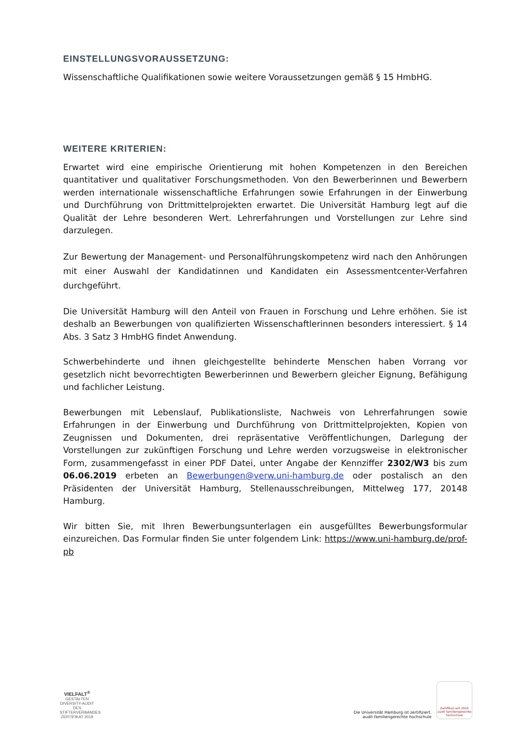EINSTELLUNGSVORAUSSETZUNG:
Wissenschaftliche Qualifikationen sowie weitere Voraussetzungen gemäß § 15 HmbHG.
WEITERE KRITERIEN:
Erwartet wird eine empirische Orientierung mit hohen Kompetenzen in den Bereichen quantitativer und qualitativer Forschungsmethoden. Von den Bewerberinnen und Bewerbern werden internationale wissenschaftliche Erfahrungen sowie Erfahrungen in der Einwerbung und Durchführung von Drittmittelprojekten erwartet. Die Universität Hamburg legt auf die Qualität der Lehre besonderen Wert. Lehrerfahrungen und Vorstellungen zur Lehre sind darzulegen.
Zur Bewertung der Management- und Personalführungskompetenz wird nach den Anhörungen mit einer Auswahl der Kandidatinnen und Kandidaten ein Assessmentcenter-Verfahren durchgeführt.
Die Universität Hamburg will den Anteil von Frauen in Forschung und Lehre erhöhen. Sie ist deshalb an Bewerbungen von qualifizierten Wissenschaftlerinnen besonders interessiert. § 14 Abs. 3 Satz 3 HmbHG findet Anwendung.
Schwerbehinderte und ihnen gleichgestellte behinderte Menschen haben Vorrang vor gesetzlich nicht bevorrechtigten Bewerberinnen und Bewerbern gleicher Eignung, Befähigung und fachlicher Leistung.
Bewerbungen mit Lebenslauf, Publikationsliste, Nachweis von Lehrerfahrungen sowie Erfahrungen in der Einwerbung und Durchführung von Drittmittelprojekten, Kopien von Zeugnissen und Dokumenten, drei repräsentative Veröffentlichungen, Darlegung der Vorstellungen zur zukünftigen Forschung und Lehre werden vorzugsweise in elektronischer Form, zusammengefasst in einer PDF Datei, unter Angabe der Kennziffer 2302/W3 bis zum 06.06.2019 erbeten an Bewerbungen@verw.uni-hamburg.de oder postalisch an den Präsidenten der Universität Hamburg, Stellenausschreibungen, Mittelweg 177, 20148 Hamburg.
Wir bitten Sie, mit Ihren Bewerbungsunterlagen ein ausgefülltes Bewerbungsformular einzureichen. Das Formular finden Sie unter folgendem Link: https://www.uni-hamburg.de/prof-pb
VIELFALT<sup>®</sup>
GESTALTEN
DIVERSITY-AUDIT
DES STIFTERVERBANDES
ZERTIFIKAT 2019
Die Universität Hamburg ist zertifiziert.
audit familiengerechte hochschule
Zertifikat seit 2010
audit familiengerechte
hochschule